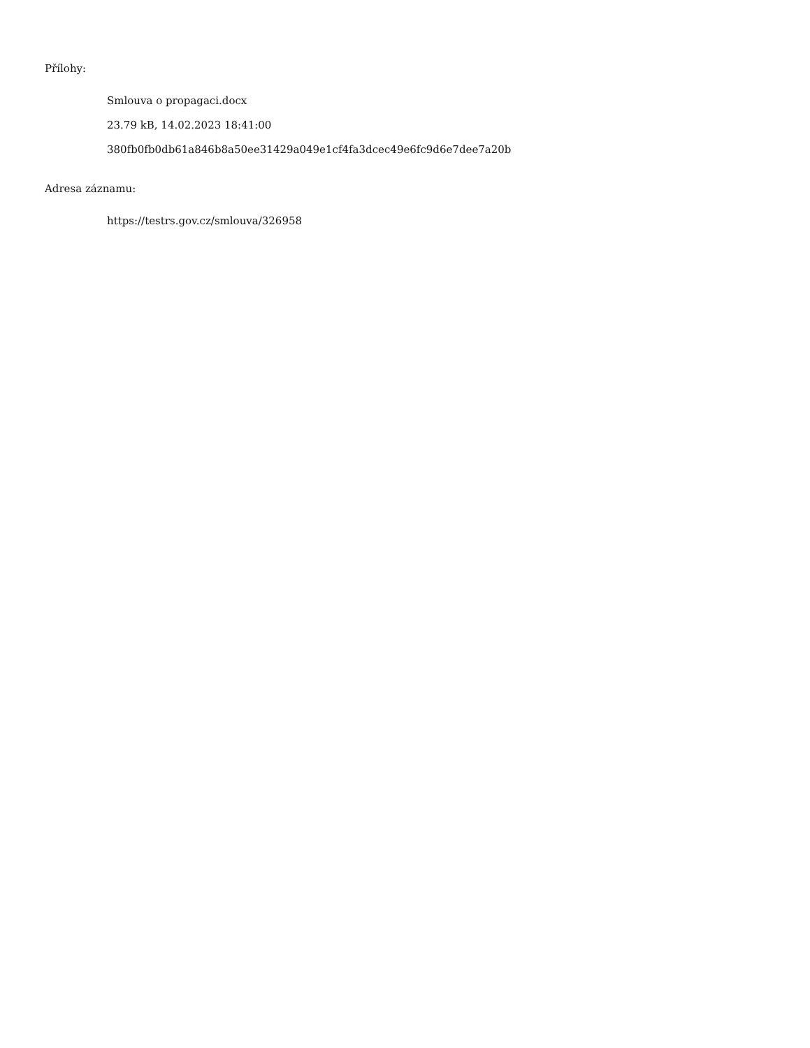Přílohy:
Smlouva o propagaci.docx
23.79 kB, 14.02.2023 18:41:00
380fb0fb0db61a846b8a50ee31429a049e1cf4fa3dcec49e6fc9d6e7dee7a20b
Adresa záznamu:
https://testrs.gov.cz/smlouva/326958